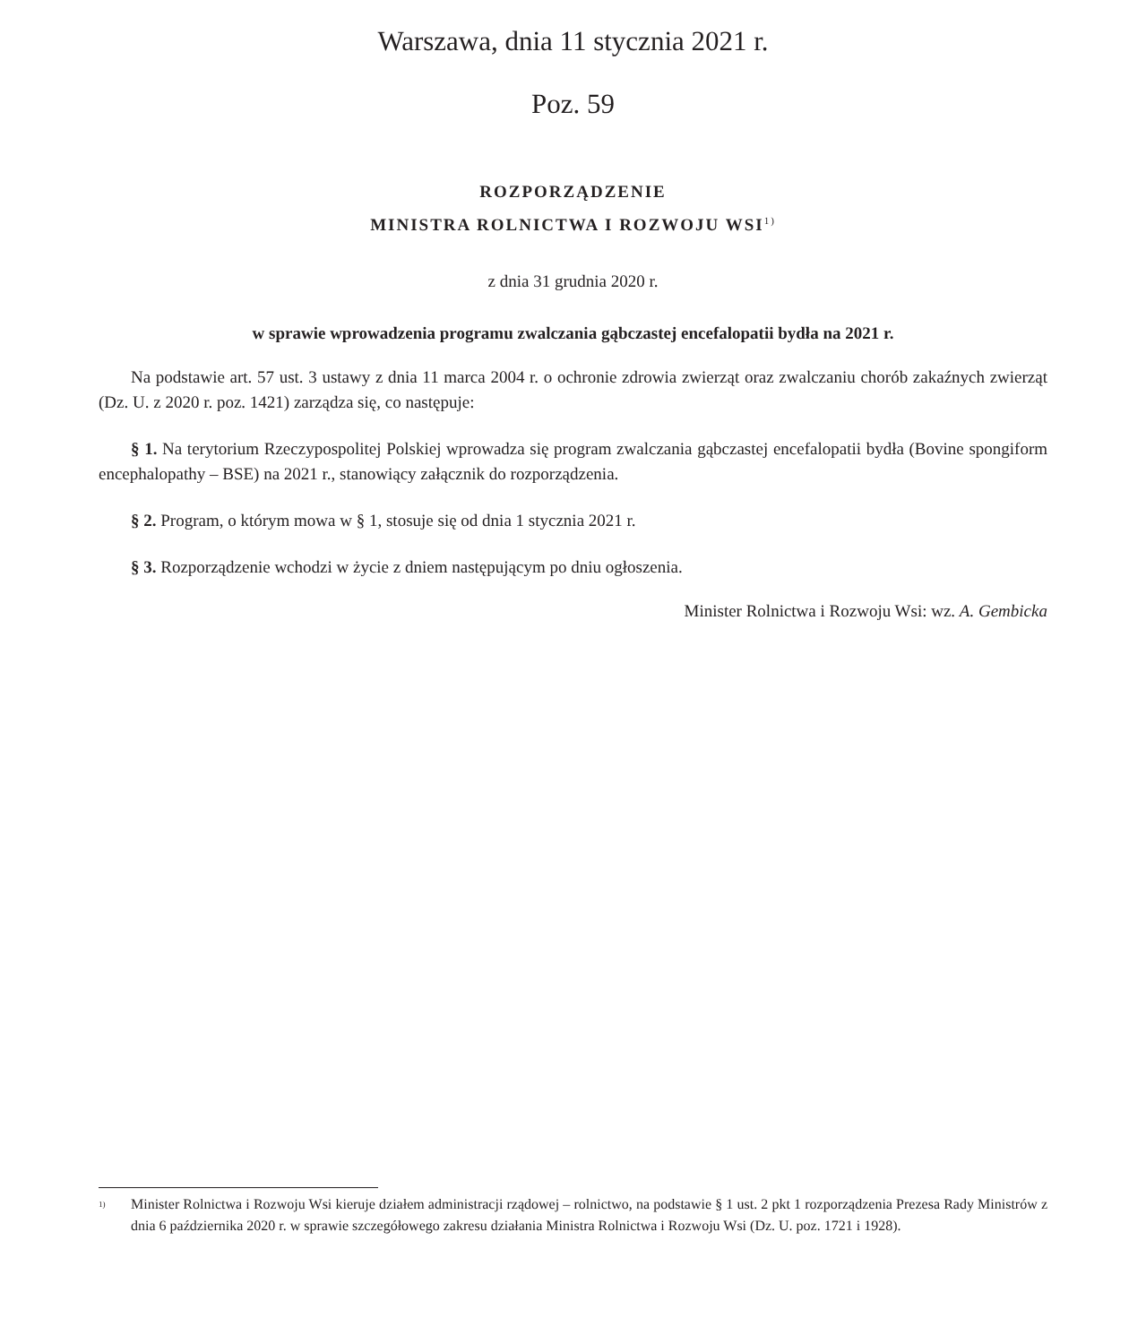Warszawa, dnia 11 stycznia 2021 r.
Poz. 59
ROZPORZĄDZENIE
MINISTRA ROLNICTWA I ROZWOJU WSI<sup>1)</sup>
z dnia 31 grudnia 2020 r.
w sprawie wprowadzenia programu zwalczania gąbczastej encefalopatii bydła na 2021 r.
Na podstawie art. 57 ust. 3 ustawy z dnia 11 marca 2004 r. o ochronie zdrowia zwierząt oraz zwalczaniu chorób zakaźnych zwierząt (Dz. U. z 2020 r. poz. 1421) zarządza się, co następuje:
§ 1. Na terytorium Rzeczypospolitej Polskiej wprowadza się program zwalczania gąbczastej encefalopatii bydła (Bovine spongiform encephalopathy – BSE) na 2021 r., stanowiący załącznik do rozporządzenia.
§ 2. Program, o którym mowa w § 1, stosuje się od dnia 1 stycznia 2021 r.
§ 3. Rozporządzenie wchodzi w życie z dniem następującym po dniu ogłoszenia.
Minister Rolnictwa i Rozwoju Wsi: wz. A. Gembicka
<sup>1)</sup> Minister Rolnictwa i Rozwoju Wsi kieruje działem administracji rządowej – rolnictwo, na podstawie § 1 ust. 2 pkt 1 rozporządzenia Prezesa Rady Ministrów z dnia 6 października 2020 r. w sprawie szczegółowego zakresu działania Ministra Rolnictwa i Rozwoju Wsi (Dz. U. poz. 1721 i 1928).